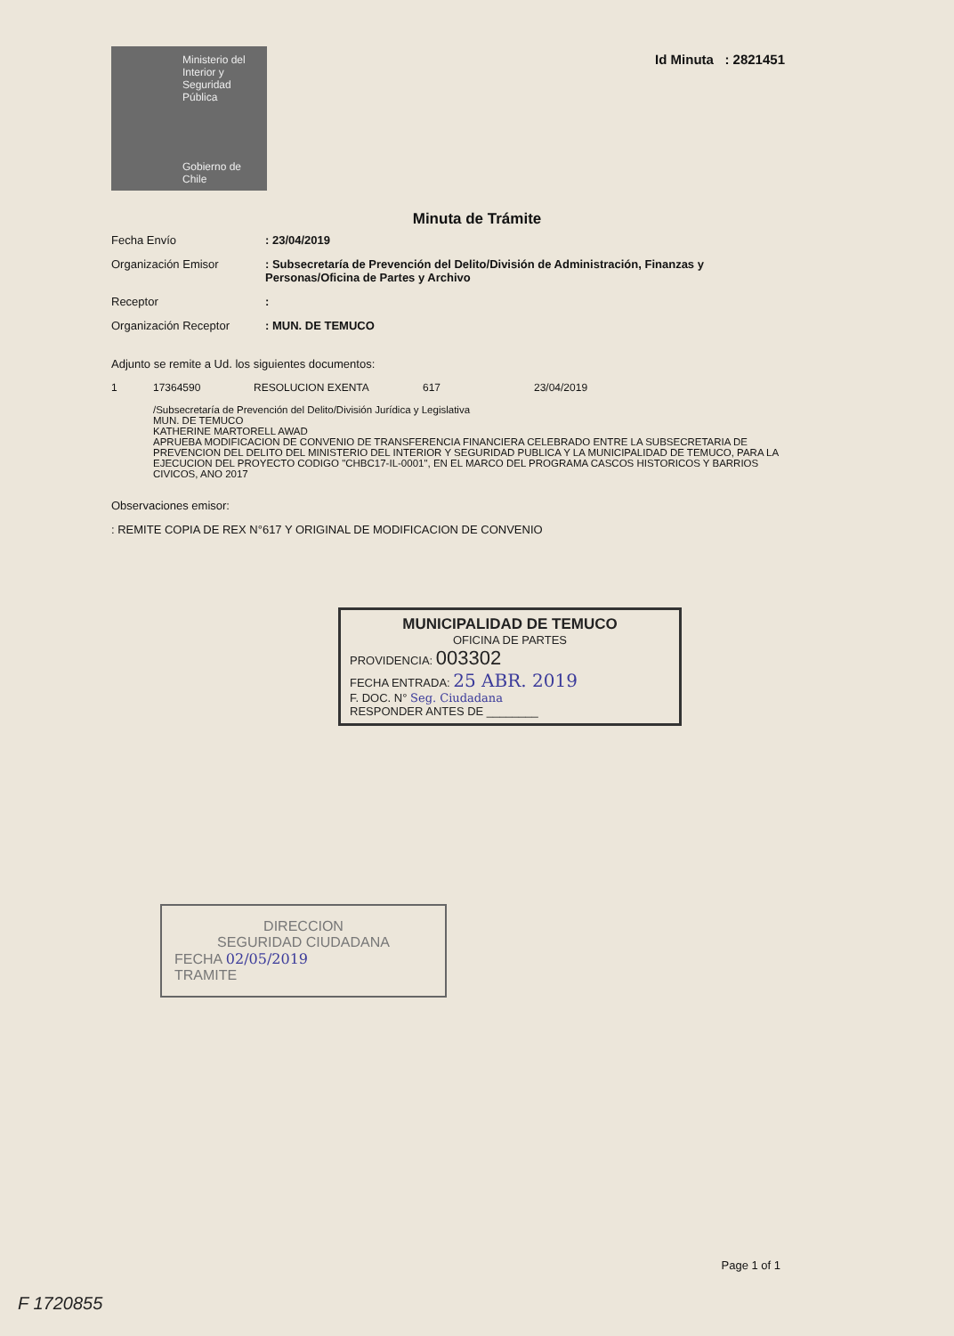Ministerio del Interior y Seguridad Pública
Gobierno de Chile
Id Minuta : 2821451
Minuta de Trámite
Fecha Envío : 23/04/2019
Organización Emisor : Subsecretaría de Prevención del Delito/División de Administración, Finanzas y Personas/Oficina de Partes y Archivo
Receptor :
Organización Receptor : MUN. DE TEMUCO
Adjunto se remite a Ud. los siguientes documentos:
1 17364590 RESOLUCION EXENTA 617 23/04/2019
/Subsecretaría de Prevención del Delito/División Jurídica y Legislativa
MUN. DE TEMUCO
KATHERINE MARTORELL AWAD
APRUEBA MODIFICACION DE CONVENIO DE TRANSFERENCIA FINANCIERA CELEBRADO ENTRE LA SUBSECRETARIA DE PREVENCION DEL DELITO DEL MINISTERIO DEL INTERIOR Y SEGURIDAD PUBLICA Y LA MUNICIPALIDAD DE TEMUCO, PARA LA EJECUCION DEL PROYECTO CODIGO "CHBC17-IL-0001", EN EL MARCO DEL PROGRAMA CASCOS HISTORICOS Y BARRIOS CIVICOS, ANO 2017
Observaciones emisor:
: REMITE COPIA DE REX N°617 Y ORIGINAL DE MODIFICACION DE CONVENIO
MUNICIPALIDAD DE TEMUCO
OFICINA DE PARTES
PROVIDENCIA: 003302
FECHA ENTRADA: 25 ABR. 2019
F. DOC. N° Seg. Ciudadana
RESPONDER ANTES DE ________
DIRECCION
SEGURIDAD CIUDADANA
FECHA 02/05/2019
TRAMITE
Page 1 of 1
F 1720855